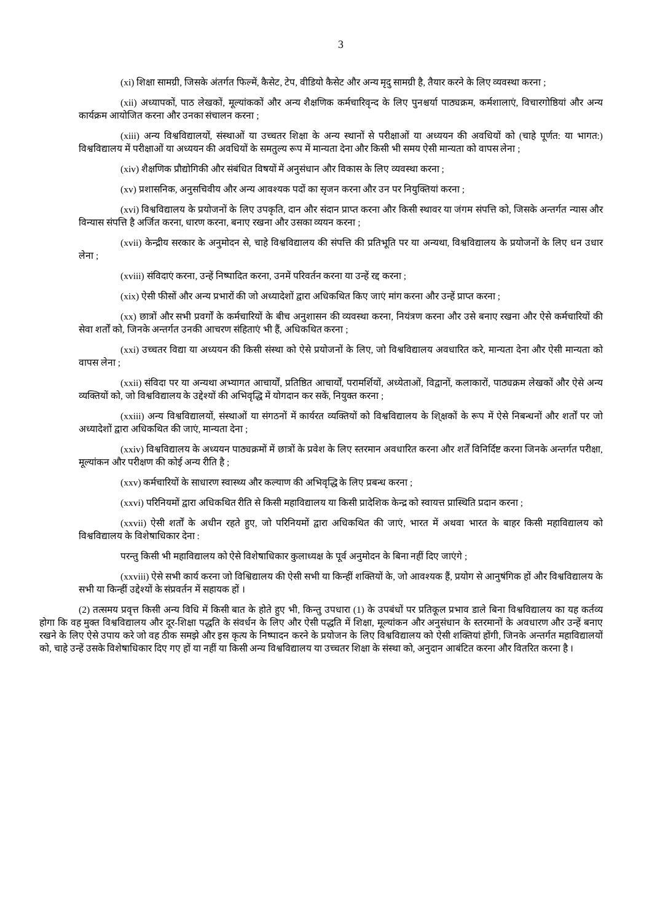3
(xi) शिक्षा सामग्री, जिसके अंतर्गत फिल्में, कैसेट, टेप, वीडियो कैसेट और अन्य मृदु सामग्री है, तैयार करने के लिए व्यवस्था करना ;
(xii) अध्यापकों, पाठ लेखकों, मूल्यांककों और अन्य शैक्षणिक कर्मचारिवृन्द के लिए पुनश्चर्या पाठ्यक्रम, कर्मशालाएं, विचारगोष्ठियां और अन्य कार्यक्रम आयोजित करना और उनका संचालन करना ;
(xiii) अन्य विश्वविद्यालयों, संस्थाओं या उच्चतर शिक्षा के अन्य स्थानों से परीक्षाओं या अध्ययन की अवधियों को (चाहे पूर्णत: या भागत:) विश्वविद्यालय में परीक्षाओं या अध्ययन की अवधियों के समतुल्य रूप में मान्यता देना और किसी भी समय ऐसी मान्यता को वापस लेना ;
(xiv) शैक्षणिक प्रौद्योगिकी और संबंधित विषयों में अनुसंधान और विकास के लिए व्यवस्था करना ;
(xv) प्रशासनिक, अनुसचिवीय और अन्य आवश्यक पदों का सृजन करना और उन पर नियुक्तियां करना ;
(xvi) विश्वविद्यालय के प्रयोजनों के लिए उपकृति, दान और संदान प्राप्त करना और किसी स्थावर या जंगम संपत्ति को, जिसके अन्तर्गत न्यास और विन्यास संपत्ति है अर्जित करना, धारण करना, बनाए रखना और उसका व्ययन करना ;
(xvii) केन्द्रीय सरकार के अनुमोदन से, चाहे विश्वविद्यालय की संपत्ति की प्रतिभूति पर या अन्यथा, विश्वविद्यालय के प्रयोजनों के लिए धन उधार लेना ;
(xviii) संविदाएं करना, उन्हें निष्पादित करना, उनमें परिवर्तन करना या उन्हें रद्द करना ;
(xix) ऐसी फीसों और अन्य प्रभारों की जो अध्यादेशों द्वारा अधिकथित किए जाएं मांग करना और उन्हें प्राप्त करना ;
(xx) छात्रों और सभी प्रवर्गों के कर्मचारियों के बीच अनुशासन की व्यवस्था करना, नियंत्रण करना और उसे बनाए रखना और ऐसे कर्मचारियों की सेवा शर्तों को, जिनके अन्तर्गत उनकी आचरण संहिताएं भी हैं, अधिकथित करना ;
(xxi) उच्चतर विद्या या अध्ययन की किसी संस्था को ऐसे प्रयोजनों के लिए, जो विश्वविद्यालय अवधारित करे, मान्यता देना और ऐसी मान्यता को वापस लेना ;
(xxii) संविदा पर या अन्यथा अभ्यागत आचार्यों, प्रतिष्ठित आचार्यों, परामर्शियों, अध्येताओं, विद्वानों, कलाकारों, पाठ्यक्रम लेखकों और ऐसे अन्य व्यक्तियों को, जो विश्वविद्यालय के उद्देश्यों की अभिवृद्धि में योगदान कर सकें, नियुक्त करना ;
(xxiii) अन्य विश्वविद्यालयों, संस्थाओं या संगठनों में कार्यरत व्यक्तियों को विश्वविद्यालय के शि्क्षकों के रूप में ऐसे निबन्धनों और शर्तों पर जो अध्यादेशों द्वारा अधिकथित की जाएं, मान्यता देना ;
(xxiv) विश्वविद्यालय के अध्ययन पाठ्यक्रमों में छात्रों के प्रवेश के लिए स्तरमान अवधारित करना और शर्तें विनिर्दिष्ट करना जिनके अन्तर्गत परीक्षा, मूल्यांकन और परीक्षण की कोई अन्य रीति है ;
(xxv) कर्मचारियों के साधारण स्वास्थ्य और कल्याण की अभिवृद्धि के लिए प्रबन्ध करना ;
(xxvi) परिनियमों द्वारा अधिकथित रीति से किसी महाविद्यालय या किसी प्रादेशिक केन्द्र को स्वायत्त प्रास्थिति प्रदान करना ;
(xxvii) ऐसी शर्तों के अधीन रहते हुए, जो परिनियमों द्वारा अधिकथित की जाएं, भारत में अथवा भारत के बाहर किसी महाविद्यालय को विश्वविद्यालय के विशेषाधिकार देना :
परन्तु किसी भी महाविद्यालय को ऐसे विशेषाधिकार कुलाध्यक्ष के पूर्व अनुमोदन के बिना नहीं दिए जाएंगे ;
(xxviii) ऐसे सभी कार्य करना जो विश्विद्यालय की ऐसी सभी या किन्हीं शक्तियों के, जो आवश्यक हैं, प्रयोग से आनुषंगिक हों और विश्वविद्यालय के सभी या किन्हीं उद्देश्यों के संप्रवर्तन में सहायक हों ।
(2) तत्समय प्रवृत्त किसी अन्य विधि में किसी बात के होते हुए भी, किन्तु उपधारा (1) के उपबंधों पर प्रतिकूल प्रभाव डाले बिना विश्वविद्यालय का यह कर्तव्य होगा कि वह मुक्त विश्वविद्यालय और दूर-शिक्षा पद्धति के संवर्धन के लिए और ऐसी पद्धति में शिक्षा, मूल्यांकन और अनुसंधान के स्तरमानों के अवधारण और उन्हें बनाए रखने के लिए ऐसे उपाय करे जो वह ठीक समझे और इस कृत्य के निष्पादन करने के प्रयोजन के लिए विश्वविद्यालय को ऐसी शक्तियां होंगी, जिनके अन्तर्गत महाविद्यालयों को, चाहे उन्हें उसके विशेषाधिकार दिए गए हों या नहीं या किसी अन्य विश्वविद्यालय या उच्चतर शिक्षा के संस्था को, अनुदान आबंटित करना और वितरित करना है ।